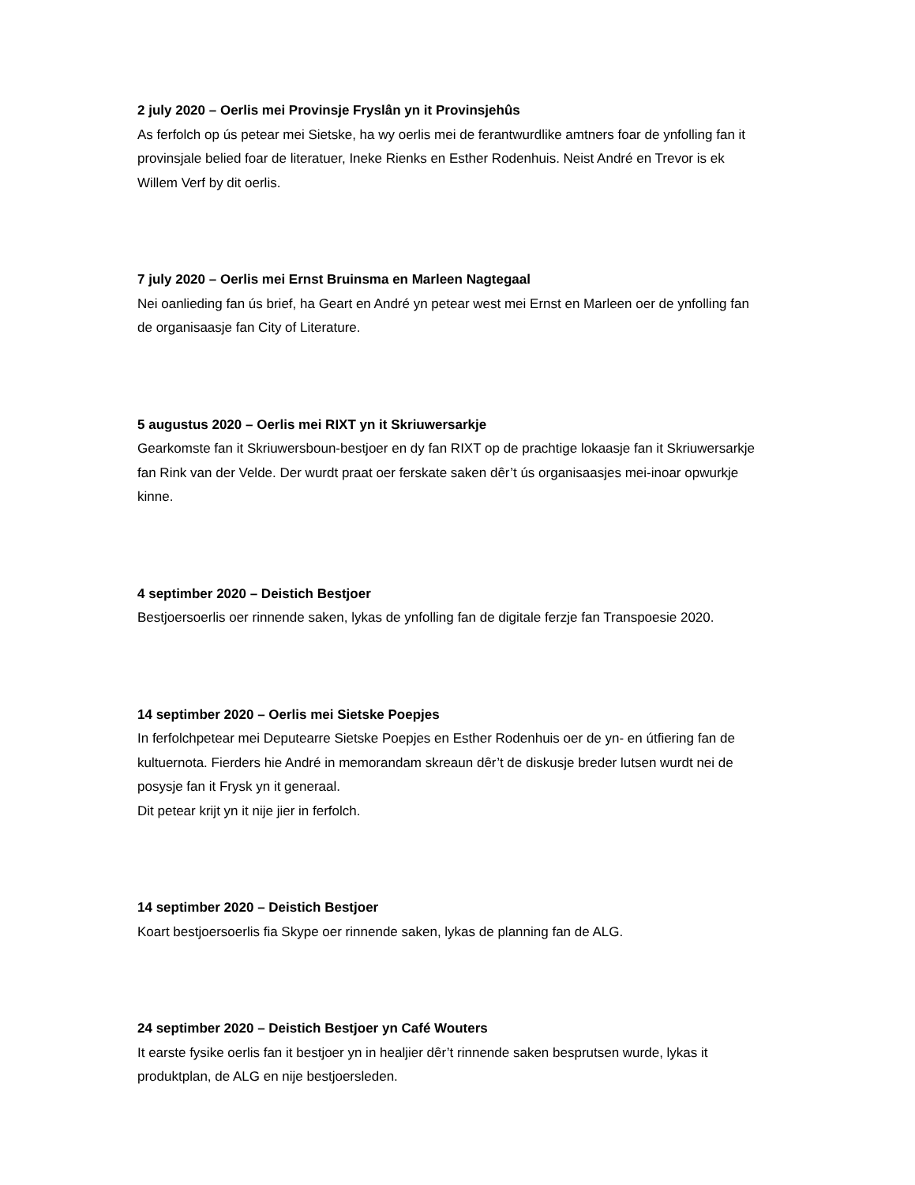2 july 2020 – Oerlis mei Provinsje Fryslân yn it Provinsjehûs
As ferfolch op ús petear mei Sietske, ha wy oerlis mei de ferantwurdlike amtners foar de ynfolling fan it provinsjale belied foar de literatuer, Ineke Rienks en Esther Rodenhuis. Neist André en Trevor is ek Willem Verf by dit oerlis.
7 july 2020 – Oerlis mei Ernst Bruinsma en Marleen Nagtegaal
Nei oanlieding fan ús brief, ha Geart en André yn petear west mei Ernst en Marleen oer de ynfolling fan de organisaasje fan City of Literature.
5 augustus 2020 – Oerlis mei RIXT yn it Skriuwersarkje
Gearkomste fan it Skriuwersboun-bestjoer en dy fan RIXT op de prachtige lokaasje fan it Skriuwersarkje fan Rink van der Velde. Der wurdt praat oer ferskate saken dêr’t ús organisaasjes mei-inoar opwurkje kinne.
4 septimber 2020 – Deistich Bestjoer
Bestjoersoerlis oer rinnende saken, lykas de ynfolling fan de digitale ferzje fan Transpoesie 2020.
14 septimber 2020 – Oerlis mei Sietske Poepjes
In ferfolchpetear mei Deputearre Sietske Poepjes en Esther Rodenhuis oer de yn- en útfiering fan de kultuernota. Fierders hie André in memorandam skreaun dêr’t de diskusje breder lutsen wurdt nei de posysje fan it Frysk yn it generaal.
Dit petear krijt yn it nije jier in ferfolch.
14 septimber 2020 – Deistich Bestjoer
Koart bestjoersoerlis fia Skype oer rinnende saken, lykas de planning fan de ALG.
24 septimber 2020 – Deistich Bestjoer yn Café Wouters
It earste fysike oerlis fan it bestjoer yn in healjier dêr’t rinnende saken besprutsen wurde, lykas it produktplan, de ALG en nije bestjoersleden.